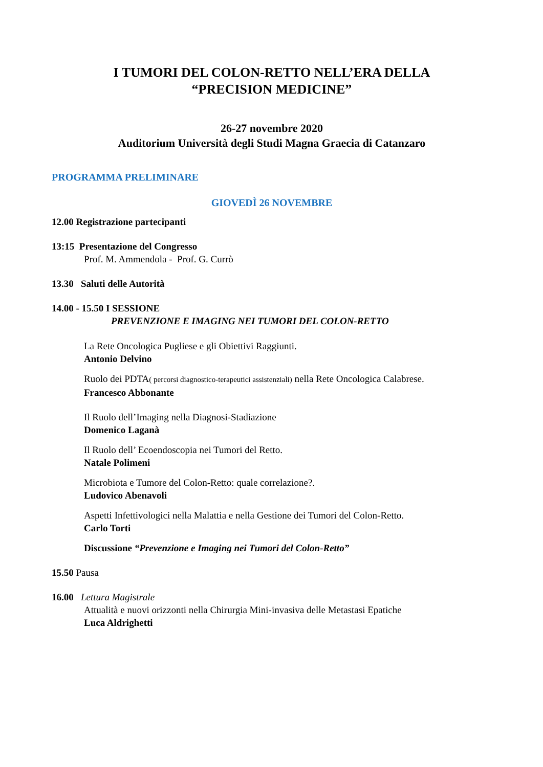I TUMORI DEL COLON-RETTO NELL’ERA DELLA
“PRECISION MEDICINE”
26-27 novembre 2020
Auditorium Università degli Studi Magna Graecia di Catanzaro
PROGRAMMA PRELIMINARE
GIOVEDÌ 26 NOVEMBRE
12.00 Registrazione partecipanti
13:15 Presentazione del Congresso
Prof. M. Ammendola - Prof. G. Currò
13.30 Saluti delle Autorità
14.00 - 15.50 I SESSIONE
PREVENZIONE E IMAGING NEI TUMORI DEL COLON-RETTO
La Rete Oncologica Pugliese e gli Obiettivi Raggiunti.
Antonio Delvino
Ruolo dei PDTA( percorsi diagnostico-terapeutici assistenziali) nella Rete Oncologica Calabrese.
Francesco Abbonante
Il Ruolo dell’Imaging nella Diagnosi-Stadiazione
Domenico Laganà
Il Ruolo dell’ Ecoendoscopia nei Tumori del Retto.
Natale Polimeni
Microbiota e Tumore del Colon-Retto: quale correlazione?.
Ludovico Abenavoli
Aspetti Infettivologici nella Malattia e nella Gestione dei Tumori del Colon-Retto.
Carlo Torti
Discussione “Prevenzione e Imaging nei Tumori del Colon-Retto”
15.50 Pausa
16.00 Lettura Magistrale
Attualità e nuovi orizzonti nella Chirurgia Mini-invasiva delle Metastasi Epatiche
Luca Aldrighetti